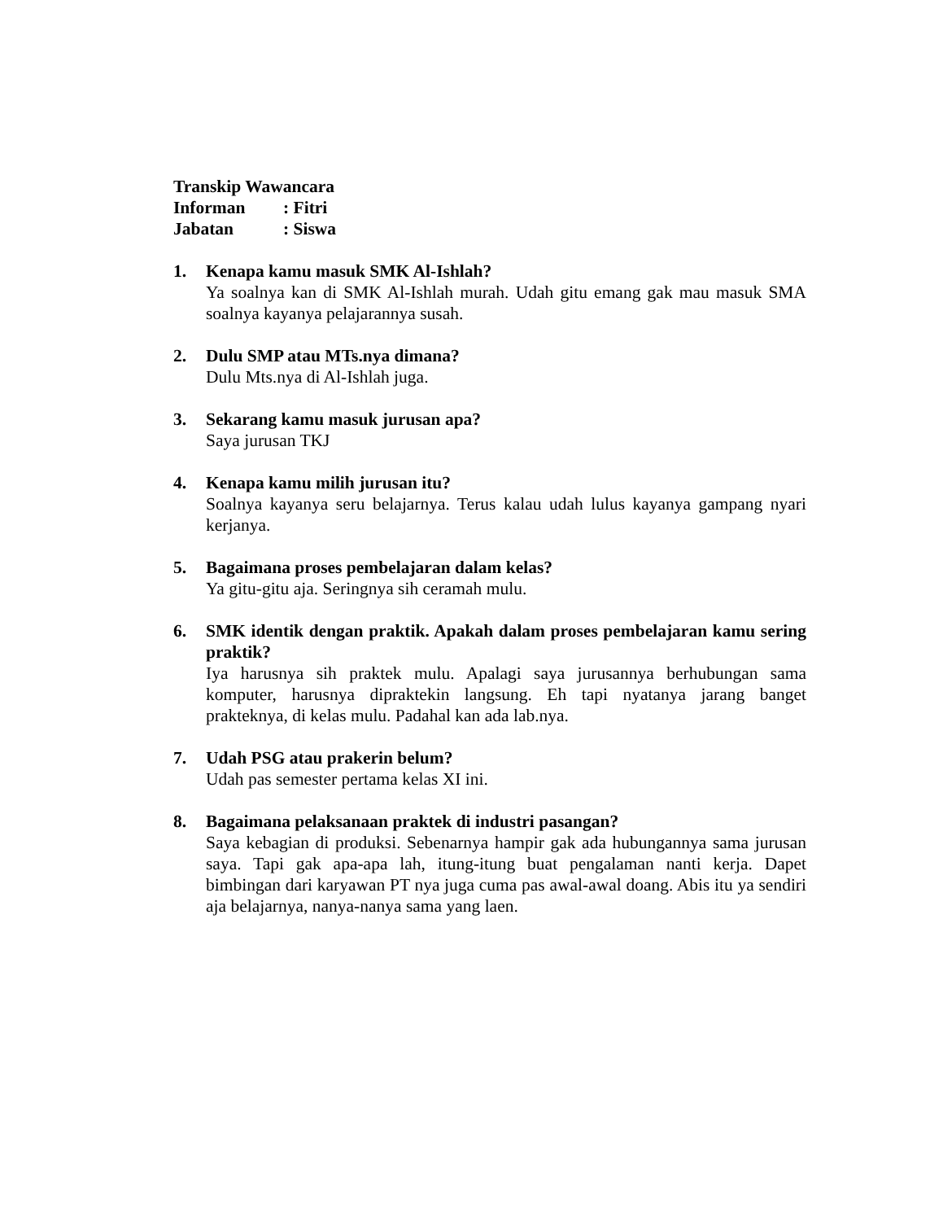Transkip Wawancara
Informan: Fitri
Jabatan: Siswa
1. Kenapa kamu masuk SMK Al-Ishlah?
Ya soalnya kan di SMK Al-Ishlah murah. Udah gitu emang gak mau masuk SMA soalnya kayanya pelajarannya susah.
2. Dulu SMP atau MTs.nya dimana?
Dulu Mts.nya di Al-Ishlah juga.
3. Sekarang kamu masuk jurusan apa?
Saya jurusan TKJ
4. Kenapa kamu milih jurusan itu?
Soalnya kayanya seru belajarnya. Terus kalau udah lulus kayanya gampang nyari kerjanya.
5. Bagaimana proses pembelajaran dalam kelas?
Ya gitu-gitu aja. Seringnya sih ceramah mulu.
6. SMK identik dengan praktik. Apakah dalam proses pembelajaran kamu sering praktik?
Iya harusnya sih praktek mulu. Apalagi saya jurusannya berhubungan sama komputer, harusnya dipraktekin langsung. Eh tapi nyatanya jarang banget prakteknya, di kelas mulu. Padahal kan ada lab.nya.
7. Udah PSG atau prakerin belum?
Udah pas semester pertama kelas XI ini.
8. Bagaimana pelaksanaan praktek di industri pasangan?
Saya kebagian di produksi. Sebenarnya hampir gak ada hubungannya sama jurusan saya. Tapi gak apa-apa lah, itung-itung buat pengalaman nanti kerja. Dapet bimbingan dari karyawan PT nya juga cuma pas awal-awal doang. Abis itu ya sendiri aja belajarnya, nanya-nanya sama yang laen.